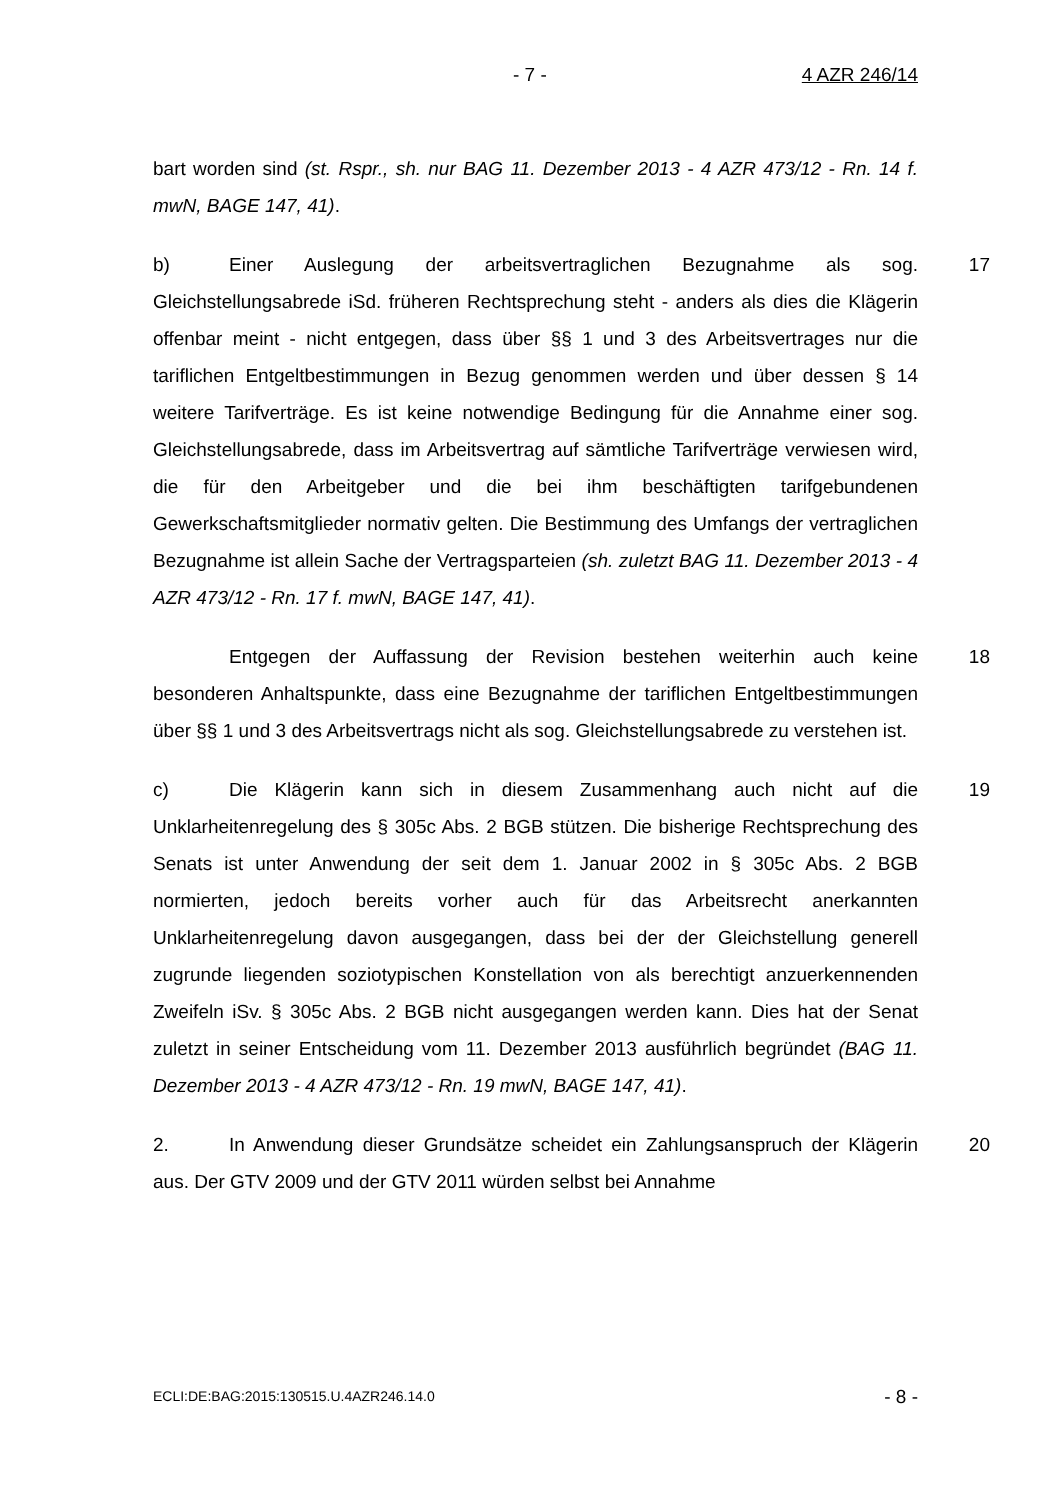- 7 - 4 AZR 246/14
bart worden sind (st. Rspr., sh. nur BAG 11. Dezember 2013 - 4 AZR 473/12 - Rn. 14 f. mwN, BAGE 147, 41).
17 b) Einer Auslegung der arbeitsvertraglichen Bezugnahme als sog. Gleichstellungsabrede iSd. früheren Rechtsprechung steht - anders als dies die Klägerin offenbar meint - nicht entgegen, dass über §§ 1 und 3 des Arbeitsvertrages nur die tariflichen Entgeltbestimmungen in Bezug genommen werden und über dessen § 14 weitere Tarifverträge. Es ist keine notwendige Bedingung für die Annahme einer sog. Gleichstellungsabrede, dass im Arbeitsvertrag auf sämtliche Tarifverträge verwiesen wird, die für den Arbeitgeber und die bei ihm beschäftigten tarifgebundenen Gewerkschaftsmitglieder normativ gelten. Die Bestimmung des Umfangs der vertraglichen Bezugnahme ist allein Sache der Vertragsparteien (sh. zuletzt BAG 11. Dezember 2013 - 4 AZR 473/12 - Rn. 17 f. mwN, BAGE 147, 41).
18 Entgegen der Auffassung der Revision bestehen weiterhin auch keine besonderen Anhaltspunkte, dass eine Bezugnahme der tariflichen Entgeltbestimmungen über §§ 1 und 3 des Arbeitsvertrags nicht als sog. Gleichstellungsabrede zu verstehen ist.
19 c) Die Klägerin kann sich in diesem Zusammenhang auch nicht auf die Unklarheitenregelung des § 305c Abs. 2 BGB stützen. Die bisherige Rechtsprechung des Senats ist unter Anwendung der seit dem 1. Januar 2002 in § 305c Abs. 2 BGB normierten, jedoch bereits vorher auch für das Arbeitsrecht anerkannten Unklarheitenregelung davon ausgegangen, dass bei der der Gleichstellung generell zugrunde liegenden soziotypischen Konstellation von als berechtigt anzuerkennenden Zweifeln iSv. § 305c Abs. 2 BGB nicht ausgegangen werden kann. Dies hat der Senat zuletzt in seiner Entscheidung vom 11. Dezember 2013 ausführlich begründet (BAG 11. Dezember 2013 - 4 AZR 473/12 - Rn. 19 mwN, BAGE 147, 41).
20 2. In Anwendung dieser Grundsätze scheidet ein Zahlungsanspruch der Klägerin aus. Der GTV 2009 und der GTV 2011 würden selbst bei Annahme
ECLI:DE:BAG:2015:130515.U.4AZR246.14.0 - 8 -